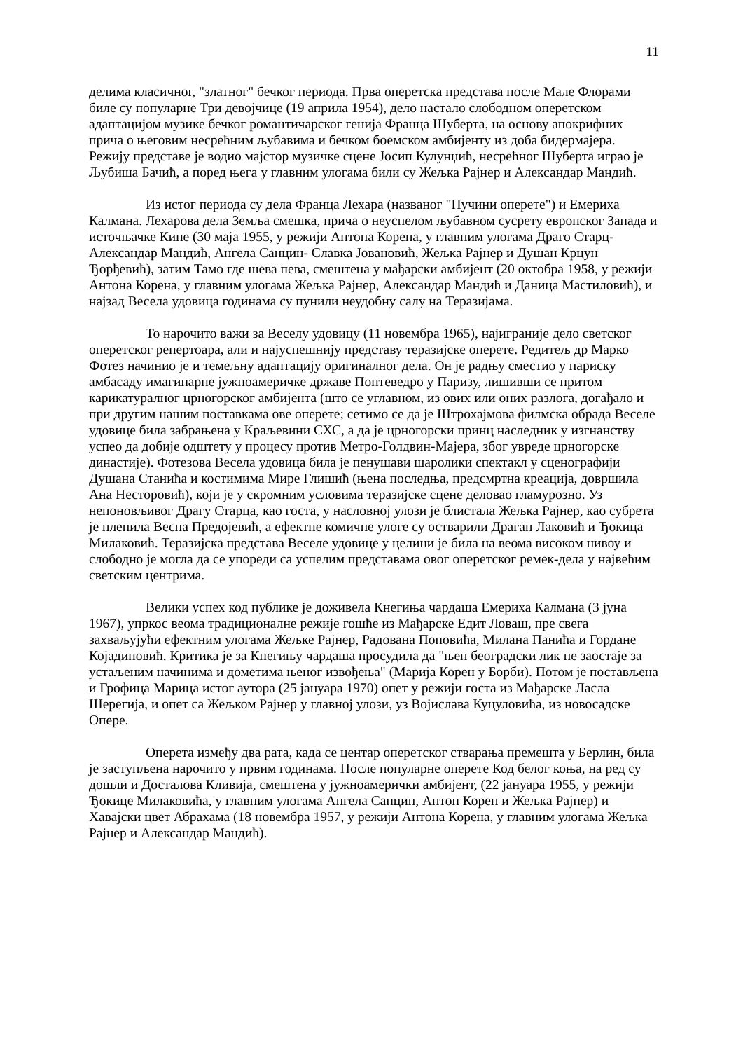11
делима класичног, "златног" бечког периода. Прва оперетска представа после Мале Флорами биле су популарне Три девојчице (19 априла 1954), дело настало слободном оперетском адаптацијом музике бечког романтичарског генија Франца Шуберта, на основу апокрифних прича о његовим несрећним љубавима и бечком боемском амбијенту из доба бидермајера. Режију представе је водио мајстор музичке сцене Јосип Кулунџић, несрећног Шуберта играо је Љубиша Бачић, а поред њега у главним улогама били су Жељка Рајнер и Александар Мандић.
Из истог периода су дела Франца Лехара (названог "Пучини оперете") и Емериха Калмана. Лехарова дела Земља смешка, прича о неуспелом љубавном сусрету европског Запада и источњачке Кине (30 маја 1955, у режији Антона Корена, у главним улогама Драго Старц-Александар Мандић, Ангела Санцин- Славка Јовановић, Жељка Рајнер и Душан Крцун Ђорђевић), затим Тамо где шева пева, смештена у мађарски амбијент (20 октобра 1958, у режији Антона Корена, у главним улогама Жељка Рајнер, Александар Мандић и Даница Мастиловић), и најзад Весела удовица годинама су пунили неудобну салу на Теразијама.
То нарочито важи за Веселу удовицу (11 новембра 1965), најиграније дело светског оперетског репертоара, али и најуспешнију представу теразијске оперете. Редитељ др Марко Фотез начинио је и темељну адаптацију оригиналног дела. Он је радњу сместио у париску амбасаду имагинарне јужноамеричке државе Понтеведро у Паризу, лишивши се притом карикатуралног црногорског амбијента (што се углавном, из ових или оних разлога, догађало и при другим нашим поставкама ове оперете; сетимо се да је Штрохајмова филмска обрада Веселе удовице била забрањена у Краљевини СХС, а да је црногорски принц наследник у изгнанству успео да добије одштету у процесу против Метро-Голдвин-Мајера, због увреде црногорске династије). Фотезова Весела удовица била је пенушави шаролики спектакл у сценографији Душана Станића и костимима Мире Глишић (њена последња, предсмртна креација, довршила Ана Несторовић), који је у скромним условима теразијске сцене деловао гламурозно. Уз непоновљивог Драгу Старца, као госта, у насловној улози је блистала Жељка Рајнер, као субрета је пленила Весна Предојевић, а ефектне комичне улоге су остварили Драган Лаковић и Ђокица Милаковић. Теразијска представа Веселе удовице у целини је била на веома високом нивоу и слободно је могла да се упореди са успелим представама овог оперетског ремек-дела у највећим светским центрима.
Велики успех код публике је доживела Кнегиња чардаша Емериха Калмана (3 јуна 1967), упркос веома традиционалне режије гошће из Мађарске Едит Ловаш, пре свега захваљујући ефектним улогама Жељке Рајнер, Радована Поповића, Милана Панића и Гордане Којадиновић. Критика је за Кнегињу чардаша просудила да "њен београдски лик не заостаје за устаљеним начинима и дометима њеног извођења" (Марија Корен у Борби). Потом је постављена и Грофица Марица истог аутора (25 јануара 1970) опет у режији госта из Мађарске Ласла Шерегија, и опет са Жељком Рајнер у главној улози, уз Војислава Куцуловића, из новосадске Опере.
Оперета између два рата, када се центар оперетског стварања премешта у Берлин, била је заступљена нарочито у првим годинама. После популарне оперете Код белог коња, на ред су дошли и Досталова Кливија, смештена у јужноамерички амбијент, (22 јануара 1955, у режији Ђокице Милаковића, у главним улогама Ангела Санцин, Антон Корен и Жељка Рајнер) и Хавајски цвет Абрахама (18 новембра 1957, у режији Антона Корена, у главним улогама Жељка Рајнер и Александар Мандић).